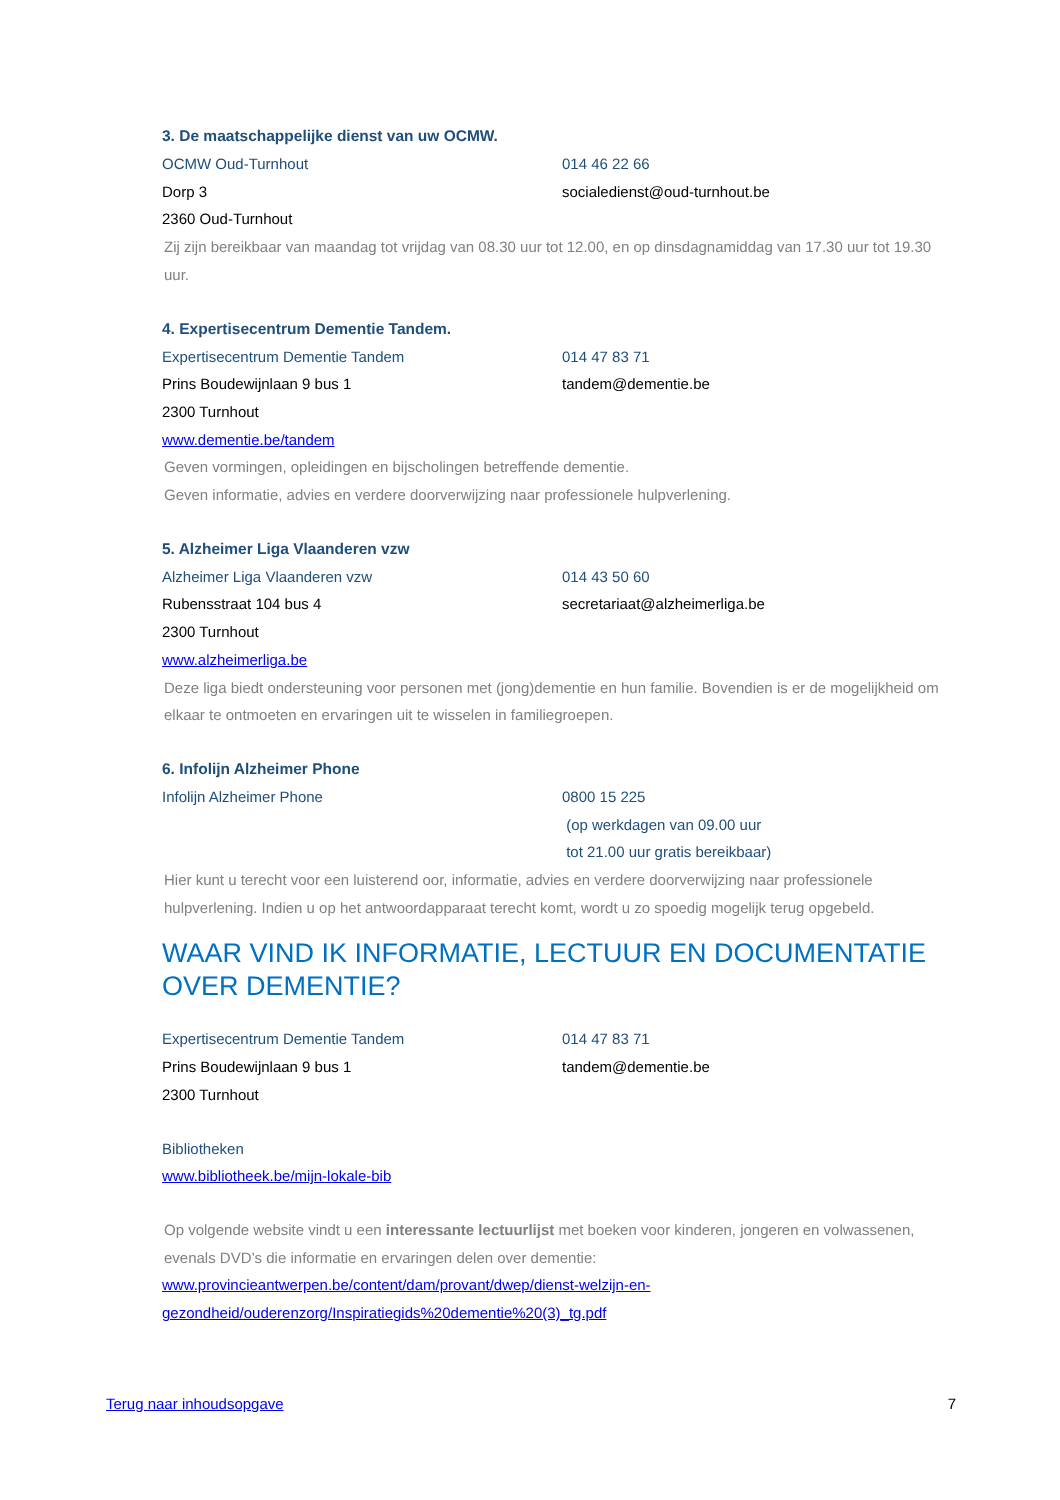3. De maatschappelijke dienst van uw OCMW.
OCMW Oud-Turnhout 014 46 22 66
Dorp 3 socialedienst@oud-turnhout.be
2360 Oud-Turnhout
Zij zijn bereikbaar van maandag tot vrijdag van 08.30 uur tot 12.00, en op dinsdagnamiddag van 17.30 uur tot 19.30 uur.
4. Expertisecentrum Dementie Tandem.
Expertisecentrum Dementie Tandem 014 47 83 71
Prins Boudewijnlaan 9 bus 1 tandem@dementie.be
2300 Turnhout
www.dementie.be/tandem
Geven vormingen, opleidingen en bijscholingen betreffende dementie.
Geven informatie, advies en verdere doorverwijzing naar professionele hulpverlening.
5. Alzheimer Liga Vlaanderen vzw
Alzheimer Liga Vlaanderen vzw 014 43 50 60
Rubensstraat 104 bus 4 secretariaat@alzheimerliga.be
2300 Turnhout
www.alzheimerliga.be
Deze liga biedt ondersteuning voor personen met (jong)dementie en hun familie. Bovendien is er de mogelijkheid om elkaar te ontmoeten en ervaringen uit te wisselen in familiegroepen.
6. Infolijn Alzheimer Phone
Infolijn Alzheimer Phone 0800 15 225
(op werkdagen van 09.00 uur
tot 21.00 uur gratis bereikbaar)
Hier kunt u terecht voor een luisterend oor, informatie, advies en verdere doorverwijzing naar professionele hulpverlening. Indien u op het antwoordapparaat terecht komt, wordt u zo spoedig mogelijk terug opgebeld.
WAAR VIND IK INFORMATIE, LECTUUR EN DOCUMENTATIE OVER DEMENTIE?
Expertisecentrum Dementie Tandem 014 47 83 71
Prins Boudewijnlaan 9 bus 1 tandem@dementie.be
2300 Turnhout
Bibliotheken
www.bibliotheek.be/mijn-lokale-bib
Op volgende website vindt u een interessante lectuurlijst met boeken voor kinderen, jongeren en volwassenen, evenals DVD’s die informatie en ervaringen delen over dementie:
www.provincieantwerpen.be/content/dam/provant/dwep/dienst-welzijn-en-
gezondheid/ouderenzorg/Inspiratiegids%20dementie%20(3)_tg.pdf
Terug naar inhoudsopgave 7